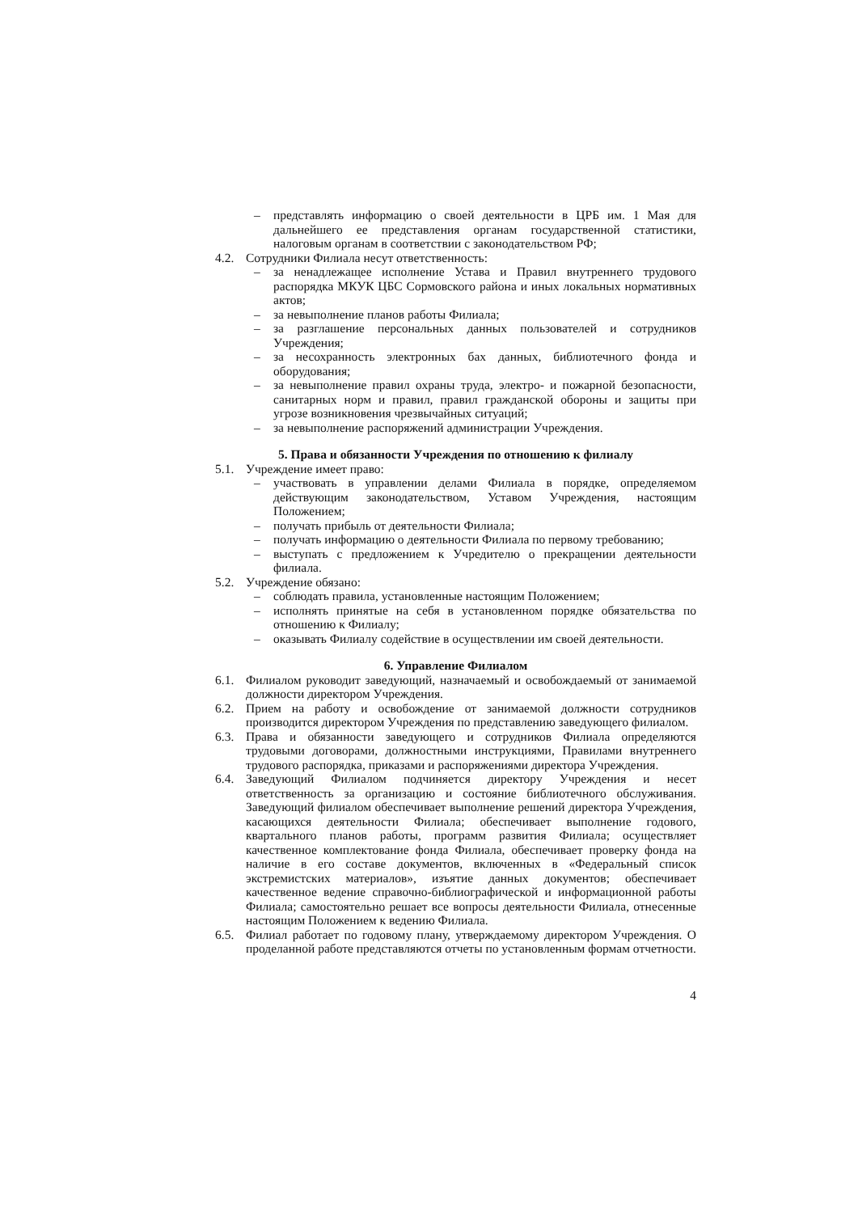– представлять информацию о своей деятельности в ЦРБ им. 1 Мая для дальнейшего ее представления органам государственной статистики, налоговым органам в соответствии с законодательством РФ;
4.2. Сотрудники Филиала несут ответственность:
– за ненадлежащее исполнение Устава и Правил внутреннего трудового распорядка МКУК ЦБС Сормовского района и иных локальных нормативных актов;
– за невыполнение планов работы Филиала;
– за разглашение персональных данных пользователей и сотрудников Учреждения;
– за несохранность электронных бах данных, библиотечного фонда и оборудования;
– за невыполнение правил охраны труда, электро- и пожарной безопасности, санитарных норм и правил, правил гражданской обороны и защиты при угрозе возникновения чрезвычайных ситуаций;
– за невыполнение распоряжений администрации Учреждения.
5. Права и обязанности Учреждения по отношению к филиалу
5.1. Учреждение имеет право:
– участвовать в управлении делами Филиала в порядке, определяемом действующим законодательством, Уставом Учреждения, настоящим Положением;
– получать прибыль от деятельности Филиала;
– получать информацию о деятельности Филиала по первому требованию;
– выступать с предложением к Учредителю о прекращении деятельности филиала.
5.2. Учреждение обязано:
– соблюдать правила, установленные настоящим Положением;
– исполнять принятые на себя в установленном порядке обязательства по отношению к Филиалу;
– оказывать Филиалу содействие в осуществлении им своей деятельности.
6. Управление Филиалом
6.1. Филиалом руководит заведующий, назначаемый и освобождаемый от занимаемой должности директором Учреждения.
6.2. Прием на работу и освобождение от занимаемой должности сотрудников производится директором Учреждения по представлению заведующего филиалом.
6.3. Права и обязанности заведующего и сотрудников Филиала определяются трудовыми договорами, должностными инструкциями, Правилами внутреннего трудового распорядка, приказами и распоряжениями директора Учреждения.
6.4. Заведующий Филиалом подчиняется директору Учреждения и несет ответственность за организацию и состояние библиотечного обслуживания. Заведующий филиалом обеспечивает выполнение решений директора Учреждения, касающихся деятельности Филиала; обеспечивает выполнение годового, квартального планов работы, программ развития Филиала; осуществляет качественное комплектование фонда Филиала, обеспечивает проверку фонда на наличие в его составе документов, включенных в «Федеральный список экстремистских материалов», изъятие данных документов; обеспечивает качественное ведение справочно-библиографической и информационной работы Филиала; самостоятельно решает все вопросы деятельности Филиала, отнесенные настоящим Положением к ведению Филиала.
6.5. Филиал работает по годовому плану, утверждаемому директором Учреждения. О проделанной работе представляются отчеты по установленным формам отчетности.
4